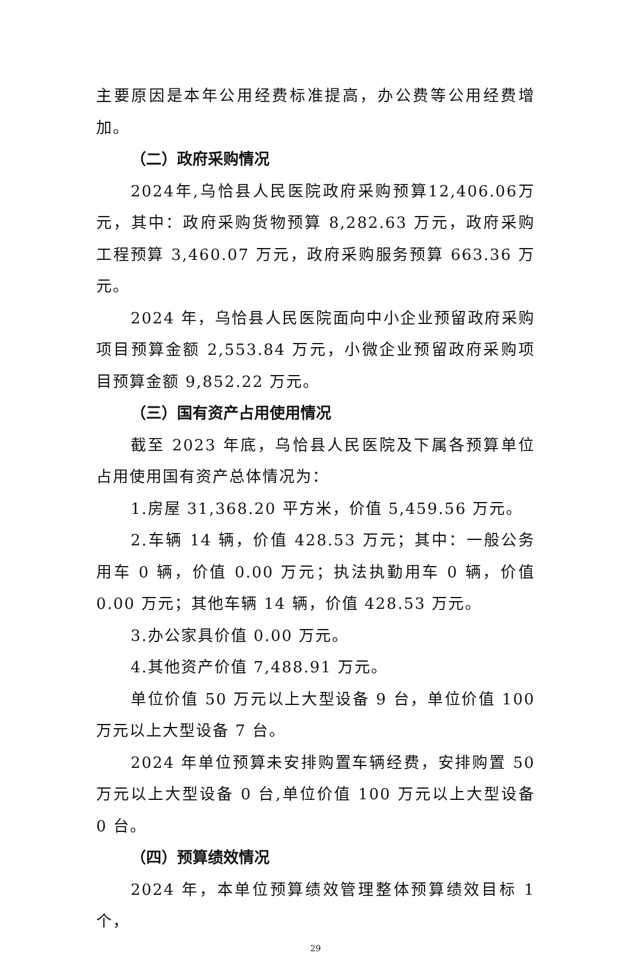主要原因是本年公用经费标准提高，办公费等公用经费增加。
（二）政府采购情况
2024年,乌恰县人民医院政府采购预算12,406.06万元，其中：政府采购货物预算 8,282.63 万元，政府采购工程预算 3,460.07 万元，政府采购服务预算 663.36 万元。
2024 年，乌恰县人民医院面向中小企业预留政府采购项目预算金额 2,553.84 万元，小微企业预留政府采购项目预算金额 9,852.22 万元。
（三）国有资产占用使用情况
截至 2023 年底，乌恰县人民医院及下属各预算单位占用使用国有资产总体情况为：
1.房屋 31,368.20 平方米，价值 5,459.56 万元。
2.车辆 14 辆，价值 428.53 万元；其中：一般公务用车 0 辆，价值 0.00 万元；执法执勤用车 0 辆，价值 0.00 万元；其他车辆 14 辆，价值 428.53 万元。
3.办公家具价值 0.00 万元。
4.其他资产价值 7,488.91 万元。
单位价值 50 万元以上大型设备 9 台，单位价值 100 万元以上大型设备 7 台。
2024 年单位预算未安排购置车辆经费，安排购置 50 万元以上大型设备 0 台,单位价值 100 万元以上大型设备 0 台。
（四）预算绩效情况
2024 年，本单位预算绩效管理整体预算绩效目标 1 个，
29